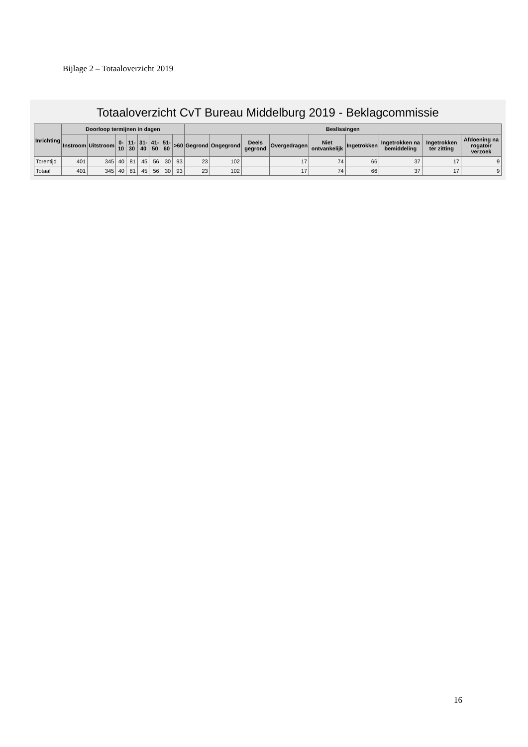Bijlage 2 – Totaaloverzicht 2019
Totaaloverzicht CvT Bureau Middelburg 2019 - Beklagcommissie
| Inrichting | Doorloop termijnen in dagen | | | | | | | | Beslissingen | | | | | | | | |
| --- | --- | --- | --- | --- | --- | --- | --- | --- | --- | --- | --- | --- | --- | --- | --- | --- | --- |
| | Instroom | Uitstroom | 0-10 | 11-30 | 31-40 | 41-50 | 51-60 | >60 | Gegrond | Ongegrond | Deels gegrond | Overgedragen | Niet ontvankelijk | Ingetrokken | Ingetrokken na bemiddeling | Ingetrokken ter zitting | Afdoening na rogatoir verzoek |
| Torentijd | 401 | 345 | 40 | 81 | 45 | 56 | 30 | 93 | 23 | 102 | | 17 | 74 | 66 | 37 | 17 | 9 |
| Totaal | 401 | 345 | 40 | 81 | 45 | 56 | 30 | 93 | 23 | 102 | | 17 | 74 | 66 | 37 | 17 | 9 |
16